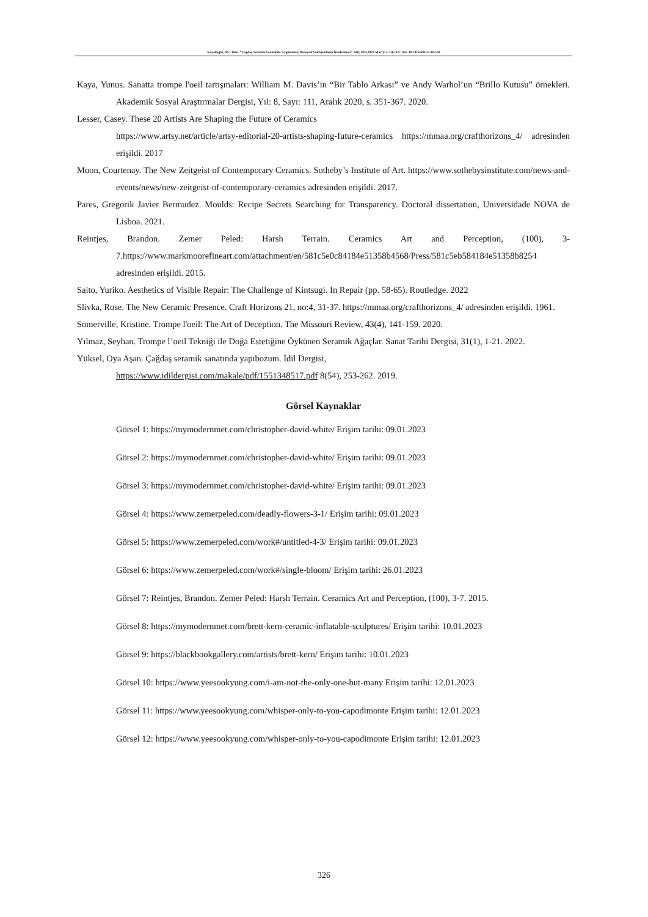Kayalıoğlu, Ali Cihan. “Çağdaş Seramik Sanatında Uygulanmış Deneysel Yaklaşımların İncelenmesi”. idil, 103 (2023 Mart): s. 316–327. doi: 10.7816/idil-12-103-04
Kaya, Yunus. Sanatta trompe l'oeil tartışmaları: William M. Davis’in “Bir Tablo Arkası” ve Andy Warhol’un “Brillo Kutusu” örnekleri. Akademik Sosyal Araştırmalar Dergisi, Yıl: 8, Sayı: 111, Aralık 2020, s. 351-367. 2020.
Lesser, Casey. These 20 Artists Are Shaping the Future of Ceramics
https://www.artsy.net/article/artsy-editorial-20-artists-shaping-future-ceramics https://mmaa.org/crafthorizons_4/ adresinden erişildi. 2017
Moon, Courtenay. The New Zeitgeist of Contemporary Ceramics. Sotheby’s Institute of Art. https://www.sothebysinstitute.com/news-and-events/news/new-zeitgeist-of-contemporary-ceramics adresinden erişildi. 2017.
Pares, Gregorik Javier Bermudez. Moulds: Recipe Secrets Searching for Transparency. Doctoral dissertation, Universidade NOVA de Lisboa. 2021.
Reintjes, Brandon. Zemer Peled: Harsh Terrain. Ceramics Art and Perception, (100), 3-7.https://www.markmoorefineart.com/attachment/en/581c5e0c84184e51358b4568/Press/581c5eb584184e51358b8254 adresinden erişildi. 2015.
Saito, Yuriko. Aesthetics of Visible Repair: The Challenge of Kintsugi. In Repair (pp. 58-65). Routledge. 2022
Slivka, Rose. The New Ceramic Presence. Craft Horizons 21, no:4, 31-37. https://mmaa.org/crafthorizons_4/ adresinden erişildi. 1961.
Somerville, Kristine. Trompe l'oeil: The Art of Deception. The Missouri Review, 43(4), 141-159. 2020.
Yılmaz, Seyhan. Trompe l’oeil Tekniği ile Doğa Estetiğine Öykünen Seramik Ağaçlar. Sanat Tarihi Dergisi, 31(1), 1-21. 2022.
Yüksel, Oya Aşan. Çağdaş seramik sanatında yapıbozum. İdil Dergisi,
https://www.idildergisi.com/makale/pdf/1551348517.pdf 8(54), 253-262. 2019.
Görsel Kaynaklar
Görsel 1: https://mymodernmet.com/christopher-david-white/ Erişim tarihi: 09.01.2023
Görsel 2: https://mymodernmet.com/christopher-david-white/ Erişim tarihi: 09.01.2023
Görsel 3: https://mymodernmet.com/christopher-david-white/ Erişim tarihi: 09.01.2023
Görsel 4: https://www.zemerpeled.com/deadly-flowers-3-1/ Erişim tarihi: 09.01.2023
Görsel 5: https://www.zemerpeled.com/work#/untitled-4-3/ Erişim tarihi: 09.01.2023
Görsel 6: https://www.zemerpeled.com/work#/single-bloom/ Erişim tarihi: 26.01.2023
Görsel 7: Reintjes, Brandon. Zemer Peled: Harsh Terrain. Ceramics Art and Perception, (100), 3-7. 2015.
Görsel 8: https://mymodernmet.com/brett-kern-ceramic-inflatable-sculptures/ Erişim tarihi: 10.01.2023
Görsel 9: https://blackbookgallery.com/artists/brett-kern/ Erişim tarihi: 10.01.2023
Görsel 10: https://www.yeesookyung.com/i-am-not-the-only-one-but-many Erişim tarihi: 12.01.2023
Görsel 11: https://www.yeesookyung.com/whisper-only-to-you-capodimonte Erişim tarihi: 12.01.2023
Görsel 12: https://www.yeesookyung.com/whisper-only-to-you-capodimonte Erişim tarihi: 12.01.2023
326